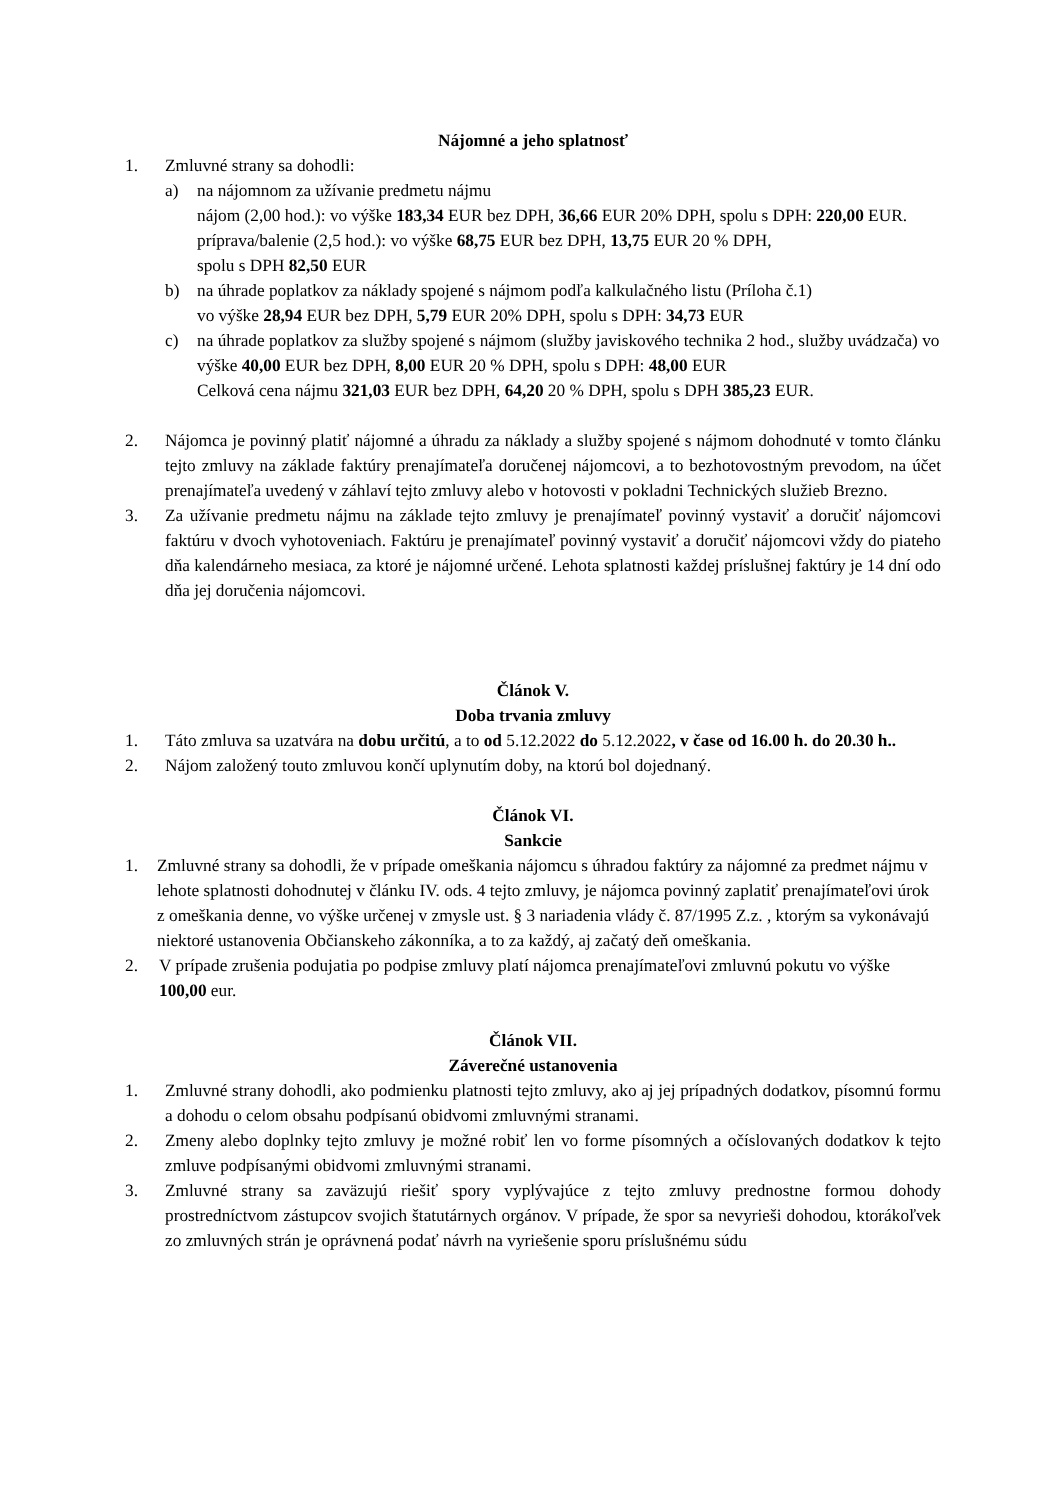Nájomné a jeho splatnosť
1. Zmluvné strany sa dohodli:
a) na nájomnom za užívanie predmetu nájmu
nájom (2,00 hod.): vo výške 183,34 EUR bez DPH, 36,66 EUR 20% DPH, spolu s DPH: 220,00 EUR.
príprava/balenie (2,5 hod.): vo výške 68,75 EUR bez DPH, 13,75 EUR 20 % DPH,
spolu s DPH 82,50 EUR
b) na úhrade poplatkov za náklady spojené s nájmom podľa kalkulačného listu (Príloha č.1)
vo výške 28,94 EUR bez DPH, 5,79 EUR 20% DPH, spolu s DPH: 34,73 EUR
c) na úhrade poplatkov za služby spojené s nájmom (služby javiskového technika 2 hod., služby uvádzača) vo výške 40,00 EUR bez DPH, 8,00 EUR 20 % DPH, spolu s DPH: 48,00 EUR
Celková cena nájmu 321,03 EUR bez DPH, 64,20 20 % DPH, spolu s DPH 385,23 EUR.
2. Nájomca je povinný platiť nájomné a úhradu za náklady a služby spojené s nájmom dohodnuté v tomto článku tejto zmluvy na základe faktúry prenajímateľa doručenej nájomcovi, a to bezhotovostným prevodom, na účet prenajímateľa uvedený v záhlaví tejto zmluvy alebo v hotovosti v pokladni Technických služieb Brezno.
3. Za užívanie predmetu nájmu na základe tejto zmluvy je prenajímateľ povinný vystaviť a doručiť nájomcovi faktúru v dvoch vyhotoveniach. Faktúru je prenajímateľ povinný vystaviť a doručiť nájomcovi vždy do piateho dňa kalendárneho mesiaca, za ktoré je nájomné určené. Lehota splatnosti každej príslušnej faktúry je 14 dní odo dňa jej doručenia nájomcovi.
Článok V.
Doba trvania zmluvy
1. Táto zmluva sa uzatvára na dobu určitú, a to od 5.12.2022 do 5.12.2022, v čase od 16.00 h. do 20.30 h..
2. Nájom založený touto zmluvou končí uplynutím doby, na ktorú bol dojednaný.
Článok VI.
Sankcie
1. Zmluvné strany sa dohodli, že v prípade omeškania nájomcu s úhradou faktúry za nájomné za predmet nájmu v lehote splatnosti dohodnutej v článku IV. ods. 4 tejto zmluvy, je nájomca povinný zaplatiť prenajímateľovi úrok z omeškania denne, vo výške určenej v zmysle ust. § 3 nariadenia vlády č. 87/1995 Z.z. , ktorým sa vykonávajú niektoré ustanovenia Občianskeho zákonníka, a to za každý, aj začatý deň omeškania.
2. V prípade zrušenia podujatia po podpise zmluvy platí nájomca prenajímateľovi zmluvnú pokutu vo výške 100,00 eur.
Článok VII.
Záverečné ustanovenia
1. Zmluvné strany dohodli, ako podmienku platnosti tejto zmluvy, ako aj jej prípadných dodatkov, písomnú formu a dohodu o celom obsahu podpísanú obidvomi zmluvnými stranami.
2. Zmeny alebo doplnky tejto zmluvy je možné robiť len vo forme písomných a očíslovaných dodatkov k tejto zmluve podpísanými obidvomi zmluvnými stranami.
3. Zmluvné strany sa zaväzujú riešiť spory vyplývajúce z tejto zmluvy prednostne formou dohody prostredníctvom zástupcov svojich štatutárnych orgánov. V prípade, že spor sa nevyrieši dohodou, ktorákoľvek zo zmluvných strán je oprávnená podať návrh na vyriešenie sporu príslušnému súdu